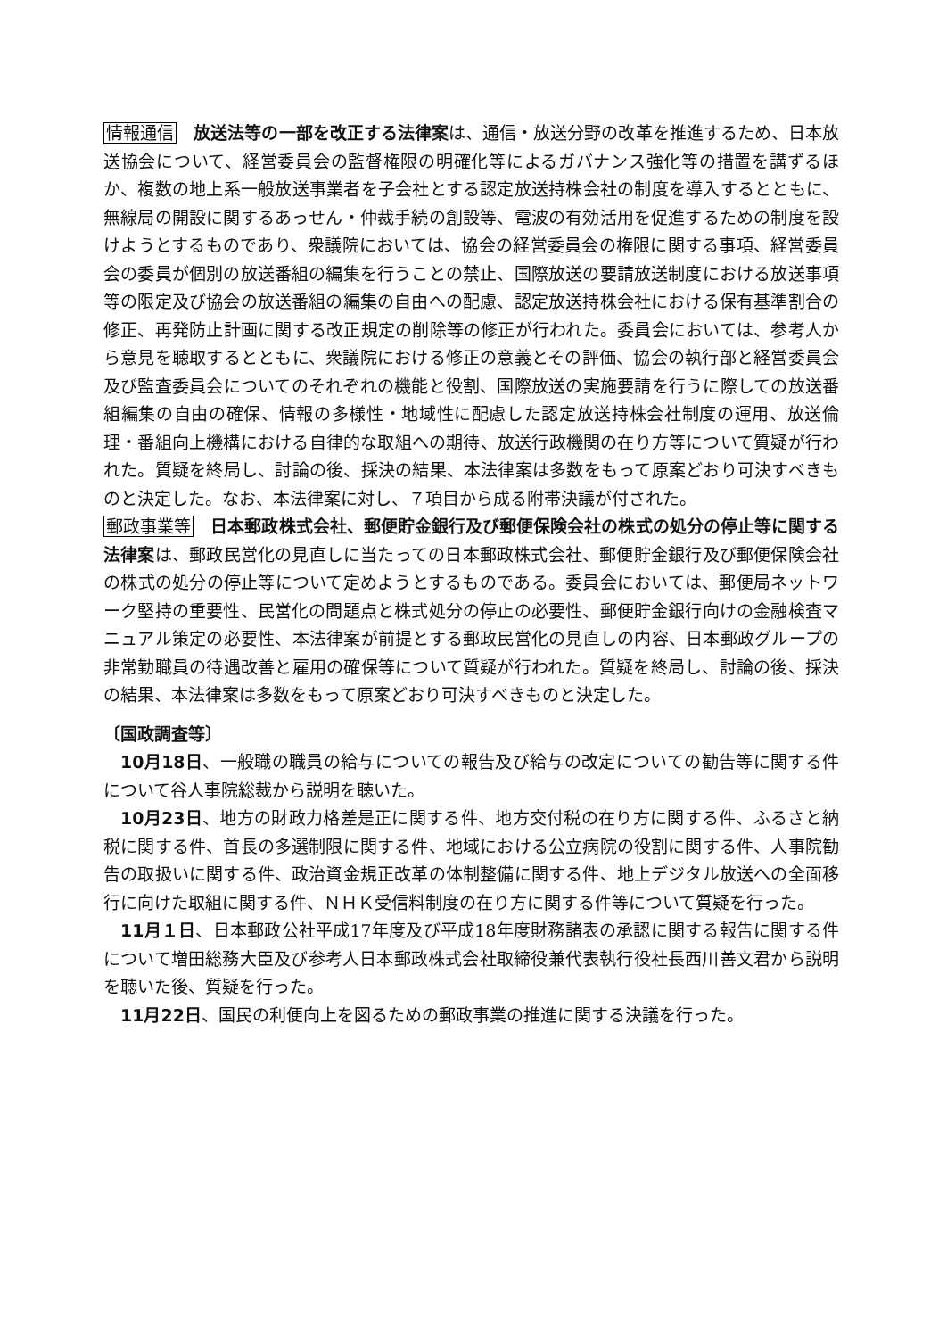情報通信　放送法等の一部を改正する法律案は、通信・放送分野の改革を推進するため、日本放送協会について、経営委員会の監督権限の明確化等によるガバナンス強化等の措置を講ずるほか、複数の地上系一般放送事業者を子会社とする認定放送持株会社の制度を導入するとともに、無線局の開設に関するあっせん・仲裁手続の創設等、電波の有効活用を促進するための制度を設けようとするものであり、衆議院においては、協会の経営委員会の権限に関する事項、経営委員会の委員が個別の放送番組の編集を行うことの禁止、国際放送の要請放送制度における放送事項等の限定及び協会の放送番組の編集の自由への配慮、認定放送持株会社における保有基準割合の修正、再発防止計画に関する改正規定の削除等の修正が行われた。委員会においては、参考人から意見を聴取するとともに、衆議院における修正の意義とその評価、協会の執行部と経営委員会及び監査委員会についてのそれぞれの機能と役割、国際放送の実施要請を行うに際しての放送番組編集の自由の確保、情報の多様性・地域性に配慮した認定放送持株会社制度の運用、放送倫理・番組向上機構における自律的な取組への期待、放送行政機関の在り方等について質疑が行われた。質疑を終局し、討論の後、採決の結果、本法律案は多数をもって原案どおり可決すべきものと決定した。なお、本法律案に対し、７項目から成る附帯決議が付された。
郵政事業等　日本郵政株式会社、郵便貯金銀行及び郵便保険会社の株式の処分の停止等に関する法律案は、郵政民営化の見直しに当たっての日本郵政株式会社、郵便貯金銀行及び郵便保険会社の株式の処分の停止等について定めようとするものである。委員会においては、郵便局ネットワーク堅持の重要性、民営化の問題点と株式処分の停止の必要性、郵便貯金銀行向けの金融検査マニュアル策定の必要性、本法律案が前提とする郵政民営化の見直しの内容、日本郵政グループの非常勤職員の待遇改善と雇用の確保等について質疑が行われた。質疑を終局し、討論の後、採決の結果、本法律案は多数をもって原案どおり可決すべきものと決定した。
〔国政調査等〕
10月18日、一般職の職員の給与についての報告及び給与の改定についての勧告等に関する件について谷人事院総裁から説明を聴いた。
10月23日、地方の財政力格差是正に関する件、地方交付税の在り方に関する件、ふるさと納税に関する件、首長の多選制限に関する件、地域における公立病院の役割に関する件、人事院勧告の取扱いに関する件、政治資金規正改革の体制整備に関する件、地上デジタル放送への全面移行に向けた取組に関する件、ＮＨＫ受信料制度の在り方に関する件等について質疑を行った。
11月１日、日本郵政公社平成17年度及び平成18年度財務諸表の承認に関する報告に関する件について増田総務大臣及び参考人日本郵政株式会社取締役兼代表執行役社長西川善文君から説明を聴いた後、質疑を行った。
11月22日、国民の利便向上を図るための郵政事業の推進に関する決議を行った。